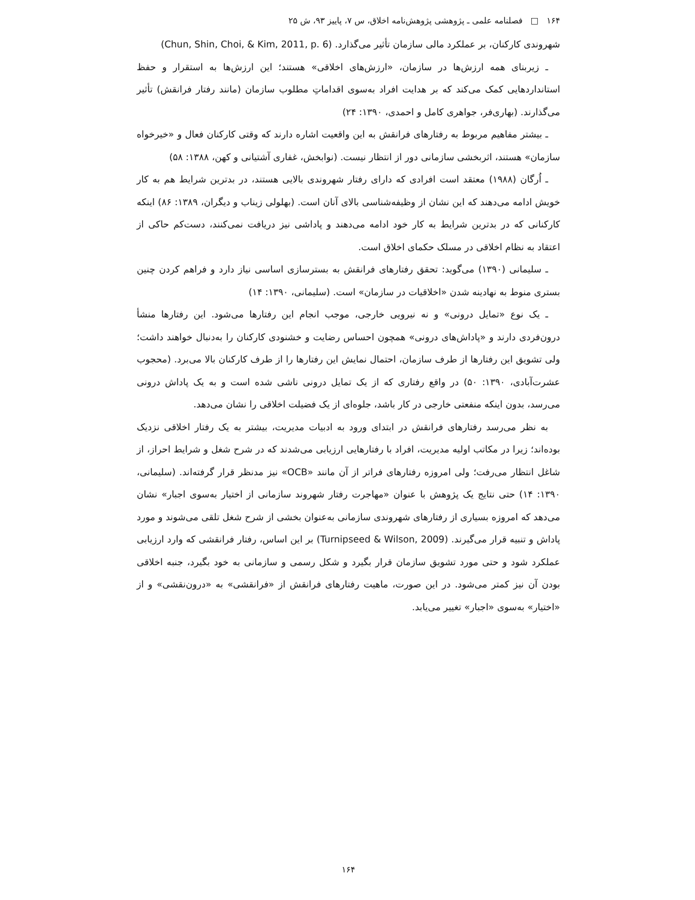۱۶۴ □ فصلنامه علمی ـ پژوهشی پژوهش‌نامه اخلاق، س ۷، پاییز ۹۳، ش ۲۵
شهروندی کارکنان، بر عملکرد مالی سازمان تأثیر می‌گذارد. (Chun, Shin, Choi, & Kim, 2011, p. 6)
ـ زیربنای همه ارزش‌ها در سازمان، «ارزش‌های اخلاقی» هستند؛ این ارزش‌ها به استقرار و حفظ استانداردهایی کمک می‌کند که بر هدایت افراد به‌سوی اقداماتِ مطلوب سازمان (مانند رفتار فرانقش) تأثیر می‌گذارند. (بهاری‌فر، جواهری کامل و احمدی، ۱۳۹۰: ۲۴)
ـ بیشتر مفاهیم مربوط به رفتارهای فرانقش به این واقعیت اشاره دارند که وقتی کارکنان فعال و «خیرخواه سازمان» هستند، اثربخشی سازمانی دور از انتظار نیست. (نوابخش، غفاری آشتیانی و کهن، ۱۳۸۸: ۵۸)
ـ اُرگان (۱۹۸۸) معتقد است افرادی که دارای رفتار شهروندی بالایی هستند، در بدترین شرایط هم به کار خویش ادامه می‌دهند که این نشان از وظیفه‌شناسی بالای آنان است. (بهلولی زیناب و دیگران، ۱۳۸۹: ۸۶) اینکه کارکنانی که در بدترین شرایط به کار خود ادامه می‌دهند و پاداشی نیز دریافت نمی‌کنند، دست‌کم حاکی از اعتقاد به نظام اخلاقی در مسلک حکمای اخلاق است.
ـ سلیمانی (۱۳۹۰) می‌گوید: تحقق رفتارهای فرانقش به بسترسازی اساسی نیاز دارد و فراهم کردن چنین بستری منوط به نهادینه شدن «اخلاقیات در سازمان» است. (سلیمانی، ۱۳۹۰: ۱۴)
ـ یک نوع «تمایل درونی» و نه نیرویی خارجی، موجب انجام این رفتارها می‌شود. این رفتارها منشأ درون‌فردی دارند و «پاداش‌های درونی» همچون احساس رضایت و خشنودی کارکنان را به‌دنبال خواهند داشت؛ ولی تشویق این رفتارها از طرف سازمان، احتمال نمایش این رفتارها را از طرف کارکنان بالا می‌برد. (محجوب عشرت‌آبادی، ۱۳۹۰: ۵۰) در واقع رفتاری که از یک تمایل درونی ناشی شده است و به یک پاداش درونی می‌رسد، بدون اینکه منفعتی خارجی در کار باشد، جلوه‌ای از یک فضیلت اخلاقی را نشان می‌دهد.
به نظر می‌رسد رفتارهای فرانقش در ابتدای ورود به ادبیات مدیریت، بیشتر به یک رفتار اخلاقی نزدیک بوده‌اند؛ زیرا در مکاتب اولیه مدیریت، افراد با رفتارهایی ارزیابی می‌شدند که در شرح شغل و شرایط احراز، از شاغل انتظار می‌رفت؛ ولی امروزه رفتارهای فراتر از آن مانند «OCB» نیز مدنظر قرار گرفته‌اند. (سلیمانی، ۱۳۹۰: ۱۴) حتی نتایج یک پژوهش با عنوان «مهاجرت رفتار شهروند سازمانی از اختیار به‌سوی اجبار» نشان می‌دهد که امروزه بسیاری از رفتارهای شهروندی سازمانی به‌عنوان بخشی از شرح شغل تلقی می‌شوند و مورد پاداش و تنبیه قرار می‌گیرند. (Turnipseed & Wilson, 2009) بر این اساس، رفتار فرانقشی که وارد ارزیابی عملکرد شود و حتی مورد تشویق سازمان قرار بگیرد و شکل رسمی و سازمانی به خود بگیرد، جنبه اخلاقی بودن آن نیز کمتر می‌شود. در این صورت، ماهیت رفتارهای فرانقش از «فرانقشی» به «درون‌نقشی» و از «اختیار» به‌سوی «اجبار» تغییر می‌یابد.
۱۶۴